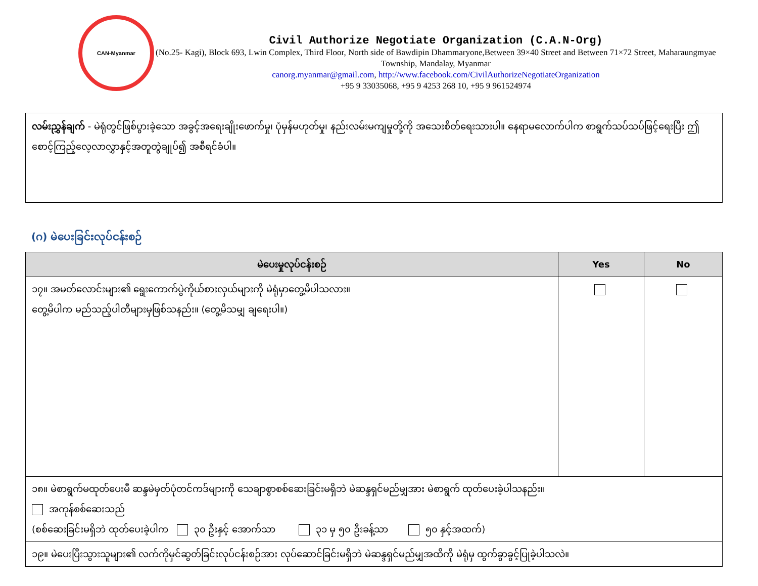CAN-Myanmar
Civil Authorize Negotiate Organization (C.A.N-Org)
(No.25- Kagi), Block 693, Lwin Complex, Third Floor, North side of Bawdipin Dhammaryone,Between 39×40 Street and Between 71×72 Street, Maharaungmyae Township, Mandalay, Myanmar
canorg.myanmar@gmail.com, http://www.facebook.com/CivilAuthorizeNegotiateOrganization
+95 9 33035068, +95 9 4253 268 10, +95 9 961524974
လမ်းညွှန်ချက် - မဲရုံတွင်ဖြစ်ပွားခဲ့သော အခွင့်အရေးချိုးဖောက်မှု၊ ပုံမှန်မဟုတ်မှု၊ နည်းလမ်းမကျမှုတို့ကို အသေးစိတ်ရေးသားပါ။ နေရာမလောက်ပါက စာရွက်သပ်သပ်ဖြင့်ရေးပြီး ဤစောင့်ကြည့်လေ့လာလွှာနှင့်အတူတွဲချုပ်၍ အစီရင်ခံပါ။
(ဂ) မဲပေးခြင်းလုပ်ငန်းစဉ်
| မဲပေးမှုလုပ်ငန်းစဉ် | Yes | No |
| --- | --- | --- |
| ၁၇။ အမတ်လောင်းများ၏ ရွေးကောက်ပွဲကိုယ်စားလှယ်များကို မဲရုံမှာတွေ့မိပါသလား။ တွေ့မိပါက မည်သည့်ပါတီများမှဖြစ်သနည်း။ (တွေ့မိသမျှ ချရေးပါ။) | | |
| ၁၈။ မဲစာရွက်မထုတ်ပေးမီ ဆန္ဒမဲမှတ်ပုံတင်ကဒ်များကို သေချာစွာစစ်ဆေးခြင်းမရှိဘဲ မဲဆန္ဒရှင်မည်မျှအား မဲစာရွက် ထုတ်ပေးခဲ့ပါသနည်း။ အကုန်စစ်ဆေးသည် (စစ်ဆေးခြင်းမရှိဘဲ ထုတ်ပေးခဲ့ပါက ၃၀ ဦးနှင့် အောက်သာ ၃၁ မှ ၅၀ ဦးခန့်သာ ၅၀ နှင့်အထက်) | | |
| ၁၉။ မဲပေးပြီးသွားသူများ၏ လက်ကိုမှင်ဆွတ်ခြင်းလုပ်ငန်းစဉ်အား လုပ်ဆောင်ခြင်းမရှိဘဲ မဲဆန္ဒရှင်မည်မျှအထိကို မဲရုံမှ ထွက်ခွာခွင့်ပြုခဲ့ပါသလဲ။ | | |